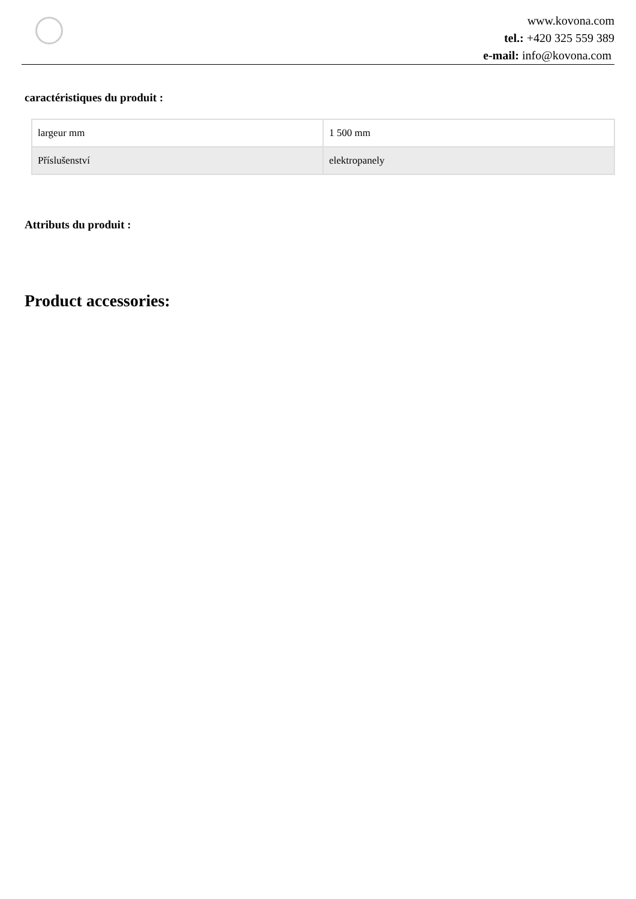www.kovona.com
tel.: +420 325 559 389
e-mail: info@kovona.com
caractéristiques du produit :
| largeur mm | 1 500 mm |
| Příslušenství | elektropanely |
Attributs du produit :
Product accessories: